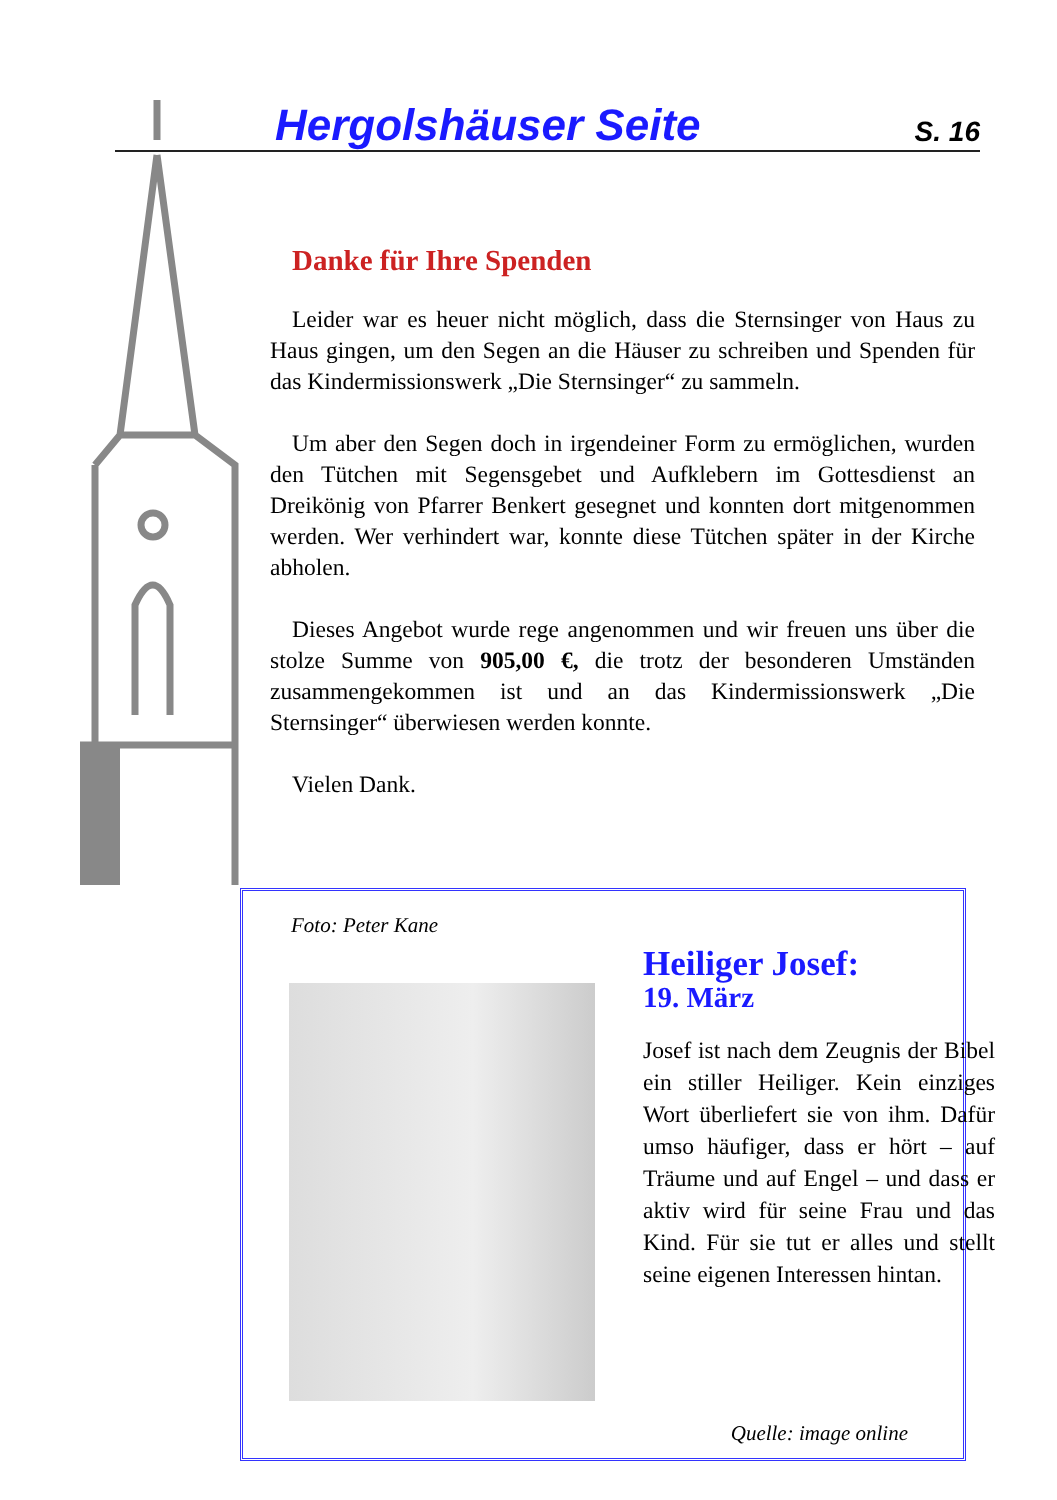Hergolshäuser Seite
S. 16
Danke für Ihre Spenden
Leider war es heuer nicht möglich, dass die Sternsinger von Haus zu Haus gingen, um den Segen an die Häuser zu schreiben und Spenden für das Kindermissionswerk „Die Sternsinger“ zu sammeln.
Um aber den Segen doch in irgendeiner Form zu ermöglichen, wurden den Tütchen mit Segensgebet und Aufklebern im Gottesdienst an Dreikönig von Pfarrer Benkert gesegnet und konnten dort mitgenommen werden. Wer verhindert war, konnte diese Tütchen später in der Kirche abholen.
Dieses Angebot wurde rege angenommen und wir freuen uns über die stolze Summe von 905,00 €, die trotz der besonderen Umständen zusammengekommen ist und an das Kindermissionswerk „Die Sternsinger“ überwiesen werden konnte.
Vielen Dank.
Foto: Peter Kane
Heiliger Josef:
19. März
Josef ist nach dem Zeugnis der Bibel ein stiller Heiliger. Kein einziges Wort überliefert sie von ihm. Dafür umso häufiger, dass er hört – auf Träume und auf Engel – und dass er aktiv wird für seine Frau und das Kind. Für sie tut er alles und stellt seine eigenen Interessen hintan.
Quelle: image online